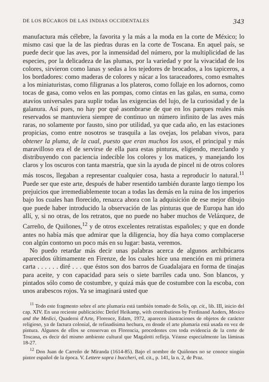DE LOS BÚCAROS DE LAS INDIAS OCCIDENTALES 343
manufactura más célebre, la favorita y la más a la moda en la corte de México; lo mismo casi que la de las piedras duras en la corte de Toscana. En aquel país, se puede decir que las aves, por la inmensidad del número, por la multiplicidad de las especies, por la delicadeza de las plumas, por la variedad y por la vivacidad de los colores, sirvieron como lanas y sedas a los tejedores de brocados, a los tapiceros, a los bordadores: como maderas de colores y nácar a los taraceadores, como esmaltes a los miniaturistas, como filigranas a los plateros, como follaje en los adornos, como tocas de gasa, como velos en las pompas, como cintas en las galas, en suma, como atavíos universales para suplir todas las exigencias del lujo, de la curiosidad y de la galanura. Así pues, no hay por qué asombrarse de que en los parques reales más reservados se mantuviera siempre de continuo un número infinito de las aves más raras, no solamente por fausto, sino por utilidad, ya que cada año, en las estaciones propicias, como entre nosotros se trasquila a las ovejas, los pelaban vivos, para obtener la pluma, de la cual, puesto que eran muchos los usos, el principal y más maravilloso era el de servirse de ella para estas pinturas, eligiendo, mezclando y distribuyendo con paciencia indecible los colores y los matices, y manejando los claros y los oscuros con tanta maestría, que sin la ayuda de pincel ni de otros colores más toscos, llegaban a representar cualquier cosa, hasta a reproducir lo natural.<sup>11</sup> Puede ser que este arte, después de haber resentido también durante largo tiempo los prejuicios que irremediablemente tocan a todas las demás en la ruina de los imperios bajo los cuales han florecido, renazca ahora con la adquisición de ese mejor dibujo que puede haber introducido la observación de las pinturas que de Europa han ido allí, y, si no otras, de los retratos, que no puede no haber muchos de Velázquez, de Carreño, de Quiñones,<sup>12</sup> y de otros excelentes retratistas españoles; y que en donde antes no había más que admirar que la diligencia, hoy día haya como complacerse con algún contorno un poco más en su lugar: basta, veremos.
No puedo retardar más decir unas palabras acerca de algunos archibúcaros aparecidos últimamente en Firenze, de los cuales hice una mención en mi primera carta . . . . . . diré . . . que éstos son dos barros de Guadalajara en forma de tinajas para aceite, y con capacidad para seis o siete barriles cada uno. Son blancos, y pintados sólo como de costumbre, y quizá más que de costumbre con la escoba, con unos arabescos rojos. Ya se imaginará usted que
<sup>11</sup> Todo este fragmento sobre el arte plumaria está también tomado de Solís, op. cit., lib. III, inicio del cap. XIV. En una reciente publicación: Detlef Heikamp, with contributions by Ferdinand Anders, Mexico and the Medici, Quaderni d'Arte, Florence, Edam, 1972, aparecen ilustraciones de objetos de carácter religioso, ya de factura colonial, de refinadísima hechura, en donde el arte plumaria está usada en vez de pintura. Algunos de ellos se conservan en Florencia, procedentes con toda evidencia de la corte de Toscana, es decir del mismo ambiente cultural que Magalotti refleja. Véanse especialmente las láminas 18-27.
<sup>12</sup> Don Juan de Carreño de Miranda (1614-85). Bajo el nombre de Quiñones no se conoce ningún pintor español de la época. V. Lettere sopra i buccheri, ed. cit., p. 141, la n. 2, de Praz.